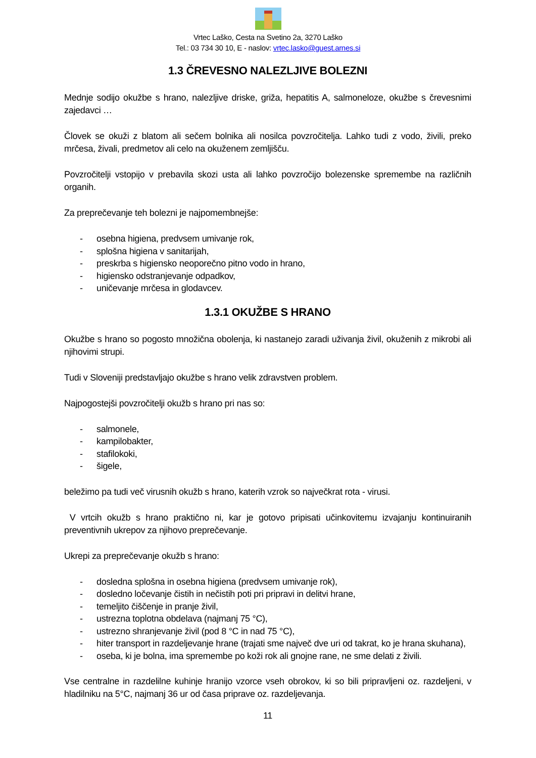Vrtec Laško, Cesta na Svetino 2a, 3270 Laško
Tel.: 03 734 30 10, E - naslov: vrtec.lasko@guest.arnes.si
1.3 ČREVESNO NALEZLJIVE BOLEZNI
Mednje sodijo okužbe s hrano, nalezljive driske, griža, hepatitis A, salmoneloze, okužbe s črevesnimi zajedavci …
Človek se okuži z blatom ali sečem bolnika ali nosilca povzročitelja. Lahko tudi z vodo, živili, preko mrčesa, živali, predmetov ali celo na okuženem zemljišču.
Povzročitelji vstopijo v prebavila skozi usta ali lahko povzročijo bolezenske spremembe na različnih organih.
Za preprečevanje teh bolezni je najpomembnejše:
- osebna higiena, predvsem umivanje rok,
- splošna higiena v sanitarijah,
- preskrba s higiensko neoporečno pitno vodo in hrano,
- higiensko odstranjevanje odpadkov,
- uničevanje mrčesa in glodavcev.
1.3.1 OKUŽBE S HRANO
Okužbe s hrano so pogosto množična obolenja, ki nastanejo zaradi uživanja živil, okuženih z mikrobi ali njihovimi strupi.
Tudi v Sloveniji predstavljajo okužbe s hrano velik zdravstven problem.
Najpogostejši povzročitelji okužb s hrano pri nas so:
- salmonele,
- kampilobakter,
- stafilokoki,
- šigele,
beležimo pa tudi več virusnih okužb s hrano, katerih vzrok so največkrat rota - virusi.
V vrtcih okužb s hrano praktično ni, kar je gotovo pripisati učinkovitemu izvajanju kontinuiranih preventivnih ukrepov za njihovo preprečevanje.
Ukrepi za preprečevanje okužb s hrano:
- dosledna splošna in osebna higiena (predvsem umivanje rok),
- dosledno ločevanje čistih in nečistih poti pri pripravi in delitvi hrane,
- temeljito čiščenje in pranje živil,
- ustrezna toplotna obdelava (najmanj 75 °C),
- ustrezno shranjevanje živil (pod 8 °C in nad 75 °C),
- hiter transport in razdeljevanje hrane (trajati sme največ dve uri od takrat, ko je hrana skuhana),
- oseba, ki je bolna, ima spremembe po koži rok ali gnojne rane, ne sme delati z živili.
Vse centralne in razdelilne kuhinje hranijo vzorce vseh obrokov, ki so bili pripravljeni oz. razdeljeni, v hladilniku na 5°C, najmanj 36 ur od časa priprave oz. razdeljevanja.
11